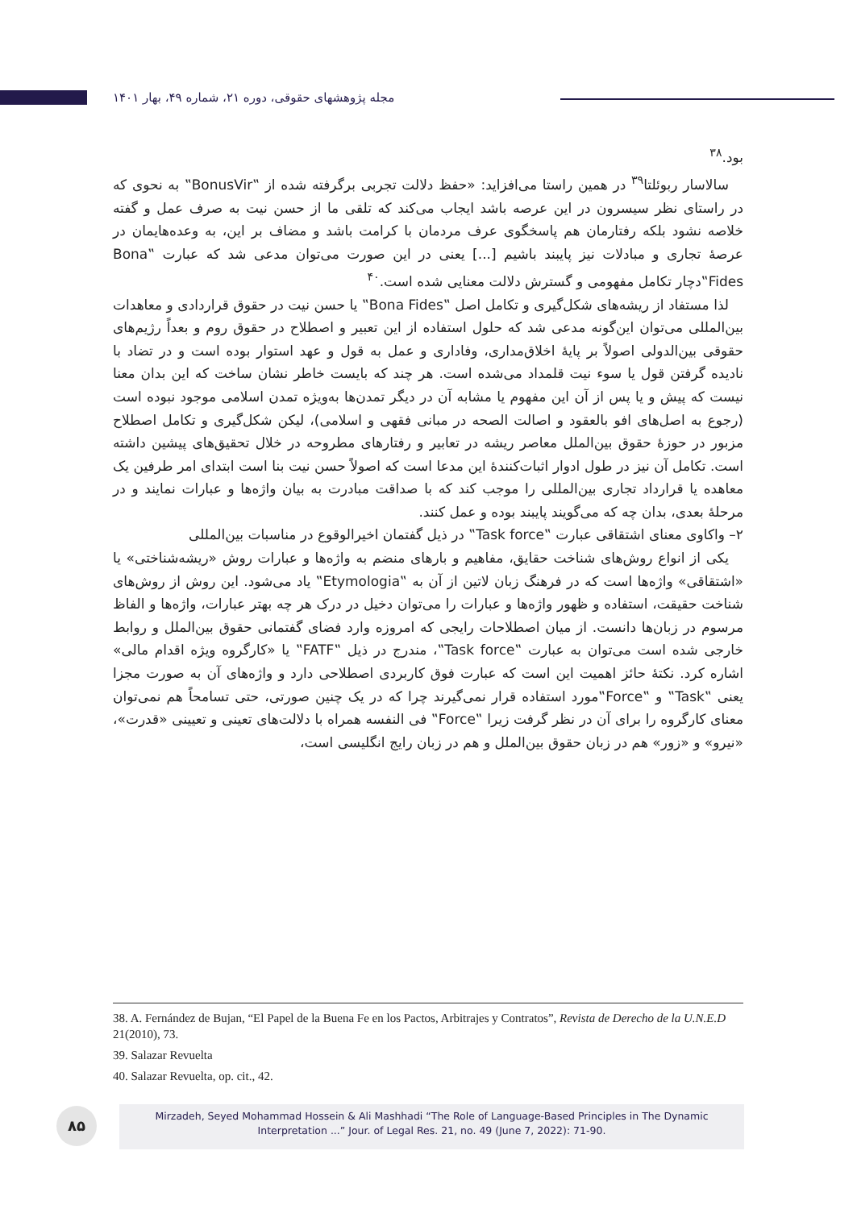مجله پژوهشهای حقوقی، دوره ۲۱، شماره ۴۹، بهار ۱۴۰۱
بود.<sup>۳۸</sup>
سالاسار ربوئلتا<sup>۳۹</sup> در همین راستا می‌افزاید: «حفظ دلالت تجربی برگرفته شده از ‟BonusVir‟ به نحوی که در راستای نظر سیسرون در این عرصه باشد ایجاب می‌کند که تلقی ما از حسن نیت به صرف عمل و گفته خلاصه نشود بلکه رفتارمان هم پاسخگوی عرف مردمان با کرامت باشد و مضاف بر این، به وعده‌هایمان در عرصهٔ تجاری و مبادلات نیز پایبند باشیم [...] یعنی در این صورت می‌توان مدعی شد که عبارت ‟Bona Fides‟دچار تکامل مفهومی و گسترش دلالت معنایی شده است.<sup>۴۰</sup>
لذا مستفاد از ریشه‌های شکل‌گیری و تکامل اصل ‟Bona Fides‟ یا حسن نیت در حقوق قراردادی و معاهدات بین‌المللی می‌توان این‌گونه مدعی شد که حلول استفاده از این تعبیر و اصطلاح در حقوق روم و بعداً رژیم‌های حقوقی بین‌الدولی اصولاً بر پایهٔ اخلاق‌مداری، وفاداری و عمل به قول و عهد استوار بوده است و در تضاد با نادیده گرفتن قول یا سوء نیت قلمداد می‌شده است. هر چند که بایست خاطر نشان ساخت که این بدان معنا نیست که پیش و یا پس از آن این مفهوم یا مشابه آن در دیگر تمدن‌ها به‌ویژه تمدن اسلامی موجود نبوده است (رجوع به اصل‌های افو بالعقود و اصالت الصحه در مبانی فقهی و اسلامی)، لیکن شکل‌گیری و تکامل اصطلاح مزبور در حوزهٔ حقوق بین‌الملل معاصر ریشه در تعابیر و رفتارهای مطروحه در خلال تحقیق‌های پیشین داشته است. تکامل آن نیز در طول ادوار اثبات‌کنندهٔ این مدعا است که اصولاً حسن نیت بنا است ابتدای امر طرفین یک معاهده یا قرارداد تجاری بین‌المللی را موجب کند که با صداقت مبادرت به بیان واژه‌ها و عبارات نمایند و در مرحلهٔ بعدی، بدان چه که می‌گویند پایبند بوده و عمل کنند.
۲– واکاوی معنای اشتقاقی عبارت ‟Task force‟ در ذیل گفتمان اخیرالوقوع در مناسبات بین‌المللی
یکی از انواع روش‌های شناخت حقایق، مفاهیم و بارهای منضم به واژه‌ها و عبارات روش «ریشه‌شناختی» یا «اشتقاقی» واژه‌ها است که در فرهنگ زبان لاتین از آن به ‟Etymologia‟ یاد می‌شود. این روش از روش‌های شناخت حقیقت، استفاده و ظهور واژه‌ها و عبارات را می‌توان دخیل در درک هر چه بهتر عبارات، واژه‌ها و الفاظ مرسوم در زبان‌ها دانست. از میان اصطلاحات رایجی که امروزه وارد فضای گفتمانی حقوق بین‌الملل و روابط خارجی شده است می‌توان به عبارت ‟Task force‟، مندرج در ذیل ‟FATF‟ یا «کارگروه ویژه اقدام مالی» اشاره کرد. نکتهٔ حائز اهمیت این است که عبارت فوق کاربردی اصطلاحی دارد و واژه‌های آن به صورت مجزا یعنی ‟Task‟ و ‟Force‟مورد استفاده قرار نمی‌گیرند چرا که در یک چنین صورتی، حتی تسامحاً هم نمی‌توان معنای کارگروه را برای آن در نظر گرفت زیرا ‟Force‟ فی النفسه همراه با دلالت‌های تعینی و تعیینی «قدرت»، «نیرو» و «زور» هم در زبان حقوق بین‌الملل و هم در زبان رایج انگلیسی است،
38. A. Fernández de Bujan, “El Papel de la Buena Fe en los Pactos, Arbitrajes y Contratos”, Revista de Derecho de la U.N.E.D 21(2010), 73.
39. Salazar Revuelta
40. Salazar Revuelta, op. cit., 42.
۸۵
Mirzadeh, Seyed Mohammad Hossein & Ali Mashhadi “The Role of Language-Based Principles in The Dynamic
Interpretation ...” Jour. of Legal Res. 21, no. 49 (June 7, 2022): 71-90.